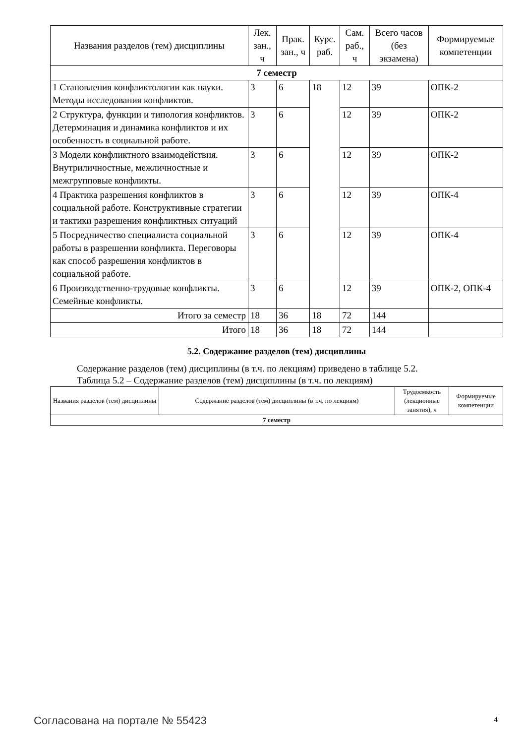| Названия разделов (тем) дисциплины | Лек. зан., ч | Прак. зан., ч | Курс. раб. | Сам. раб., ч | Всего часов (без экзамена) | Формируемые компетенции |
| --- | --- | --- | --- | --- | --- | --- |
| 7 семестр | | | | | | |
| 1 Становления конфликтологии как науки. Методы исследования конфликтов. | 3 | 6 | 18 | 12 | 39 | ОПК-2 |
| 2 Структура, функции и типология конфликтов. Детерминация и динамика конфликтов и их особенность в социальной работе. | 3 | 6 | | 12 | 39 | ОПК-2 |
| 3 Модели конфликтного взаимодействия. Внутриличностные, межличностные и межгрупповые конфликты. | 3 | 6 | | 12 | 39 | ОПК-2 |
| 4 Практика разрешения конфликтов в социальной работе. Конструктивные стратегии и тактики разрешения конфликтных ситуаций | 3 | 6 | | 12 | 39 | ОПК-4 |
| 5 Посредничество специалиста социальной работы в разрешении конфликта. Переговоры как способ разрешения конфликтов в социальной работе. | 3 | 6 | | 12 | 39 | ОПК-4 |
| 6 Производственно-трудовые конфликты. Семейные конфликты. | 3 | 6 | | 12 | 39 | ОПК-2, ОПК-4 |
| Итого за семестр | 18 | 36 | 18 | 72 | 144 | |
| Итого | 18 | 36 | 18 | 72 | 144 | |
5.2. Содержание разделов (тем) дисциплины
Содержание разделов (тем) дисциплины (в т.ч. по лекциям) приведено в таблице 5.2.
Таблица 5.2 – Содержание разделов (тем) дисциплины (в т.ч. по лекциям)
| Названия разделов (тем) дисциплины | Содержание разделов (тем) дисциплины (в т.ч. по лекциям) | Трудоемкость (лекционные занятия), ч | Формируемые компетенции |
| --- | --- | --- | --- |
| 7 семестр | | | |
Согласована на портале № 55423 4